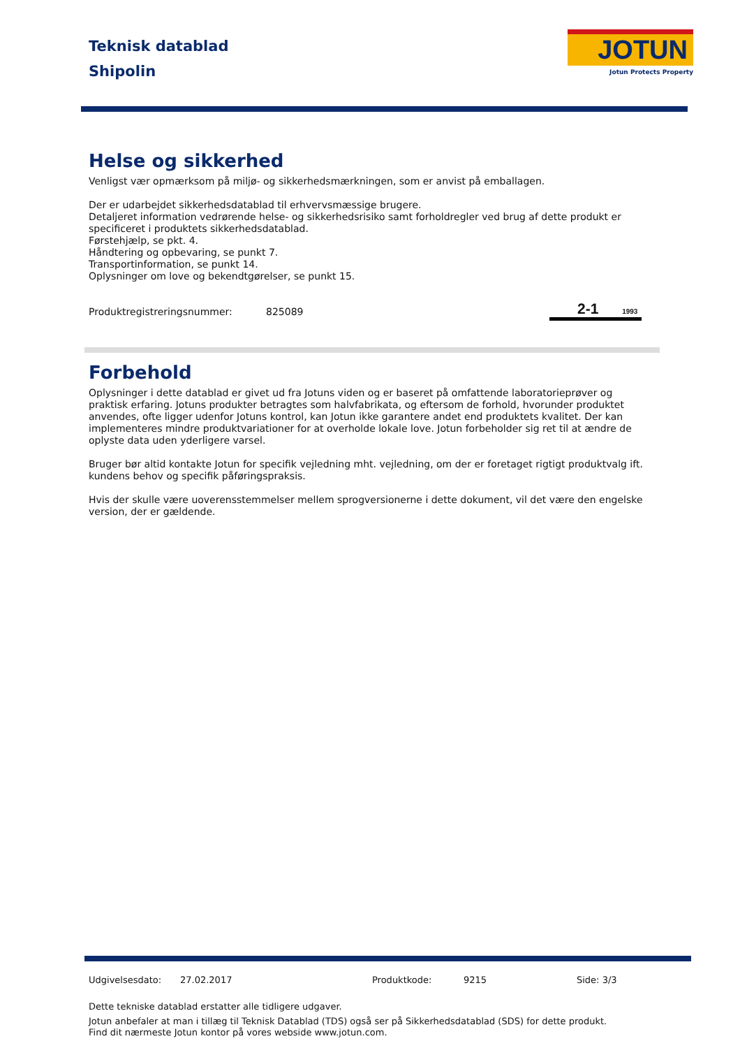Teknisk datablad
Shipolin
JOTUN
Jotun Protects Property
Helse og sikkerhed
Venligst vær opmærksom på miljø- og sikkerhedsmærkningen, som er anvist på emballagen.
Der er udarbejdet sikkerhedsdatablad til erhvervsmæssige brugere.
Detaljeret information vedrørende helse- og sikkerhedsrisiko samt forholdregler ved brug af dette produkt er specificeret i produktets sikkerhedsdatablad.
Førstehjælp, se pkt. 4.
Håndtering og opbevaring, se punkt 7.
Transportinformation, se punkt 14.
Oplysninger om love og bekendtgørelser, se punkt 15.
Produktregistreringsnummer: 825089 2-1 1993
Forbehold
Oplysninger i dette datablad er givet ud fra Jotuns viden og er baseret på omfattende laboratorieprøver og praktisk erfaring. Jotuns produkter betragtes som halvfabrikata, og eftersom de forhold, hvorunder produktet anvendes, ofte ligger udenfor Jotuns kontrol, kan Jotun ikke garantere andet end produktets kvalitet. Der kan implementeres mindre produktvariationer for at overholde lokale love. Jotun forbeholder sig ret til at ændre de oplyste data uden yderligere varsel.
Bruger bør altid kontakte Jotun for specifik vejledning mht. vejledning, om der er foretaget rigtigt produktvalg ift. kundens behov og specifik påføringspraksis.
Hvis der skulle være uoverensstemmelser mellem sprogversionerne i dette dokument, vil det være den engelske version, der er gældende.
Udgivelsesdato: 27.02.2017 Produktkode: 9215 Side: 3/3
Dette tekniske datablad erstatter alle tidligere udgaver.
Jotun anbefaler at man i tillæg til Teknisk Datablad (TDS) også ser på Sikkerhedsdatablad (SDS) for dette produkt.
Find dit nærmeste Jotun kontor på vores webside www.jotun.com.